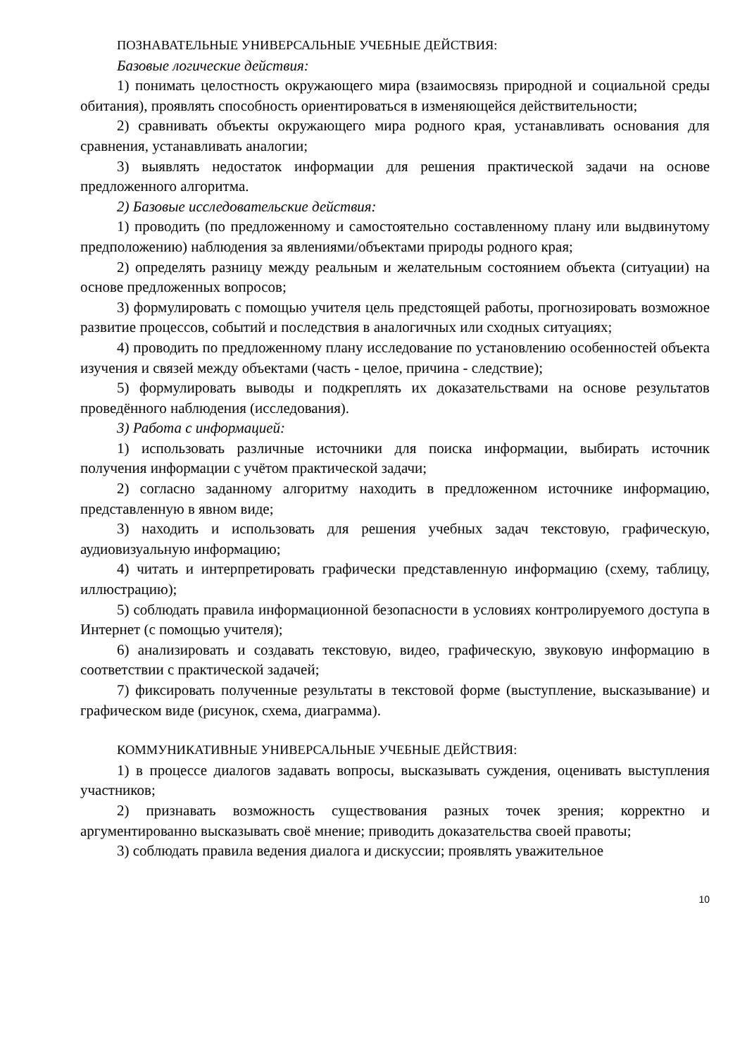ПОЗНАВАТЕЛЬНЫЕ УНИВЕРСАЛЬНЫЕ УЧЕБНЫЕ ДЕЙСТВИЯ:
Базовые логические действия:
1) понимать целостность окружающего мира (взаимосвязь природной и социальной среды обитания), проявлять способность ориентироваться в изменяющейся действительности;
2) сравнивать объекты окружающего мира родного края, устанавливать основания для сравнения, устанавливать аналогии;
3) выявлять недостаток информации для решения практической задачи на основе предложенного алгоритма.
2) Базовые исследовательские действия:
1) проводить (по предложенному и самостоятельно составленному плану или выдвинутому предположению) наблюдения за явлениями/объектами природы родного края;
2) определять разницу между реальным и желательным состоянием объекта (ситуации) на основе предложенных вопросов;
3) формулировать с помощью учителя цель предстоящей работы, прогнозировать возможное развитие процессов, событий и последствия в аналогичных или сходных ситуациях;
4) проводить по предложенному плану исследование по установлению особенностей объекта изучения и связей между объектами (часть - целое, причина - следствие);
5) формулировать выводы и подкреплять их доказательствами на основе результатов проведённого наблюдения (исследования).
3) Работа с информацией:
1) использовать различные источники для поиска информации, выбирать источник получения информации с учётом практической задачи;
2) согласно заданному алгоритму находить в предложенном источнике информацию, представленную в явном виде;
3) находить и использовать для решения учебных задач текстовую, графическую, аудиовизуальную информацию;
4) читать и интерпретировать графически представленную информацию (схему, таблицу, иллюстрацию);
5) соблюдать правила информационной безопасности в условиях контролируемого доступа в Интернет (с помощью учителя);
6) анализировать и создавать текстовую, видео, графическую, звуковую информацию в соответствии с практической задачей;
7) фиксировать полученные результаты в текстовой форме (выступление, высказывание) и графическом виде (рисунок, схема, диаграмма).
КОММУНИКАТИВНЫЕ УНИВЕРСАЛЬНЫЕ УЧЕБНЫЕ ДЕЙСТВИЯ:
1) в процессе диалогов задавать вопросы, высказывать суждения, оценивать выступления участников;
2) признавать возможность существования разных точек зрения; корректно и аргументированно высказывать своё мнение; приводить доказательства своей правоты;
3) соблюдать правила ведения диалога и дискуссии; проявлять уважительное
10